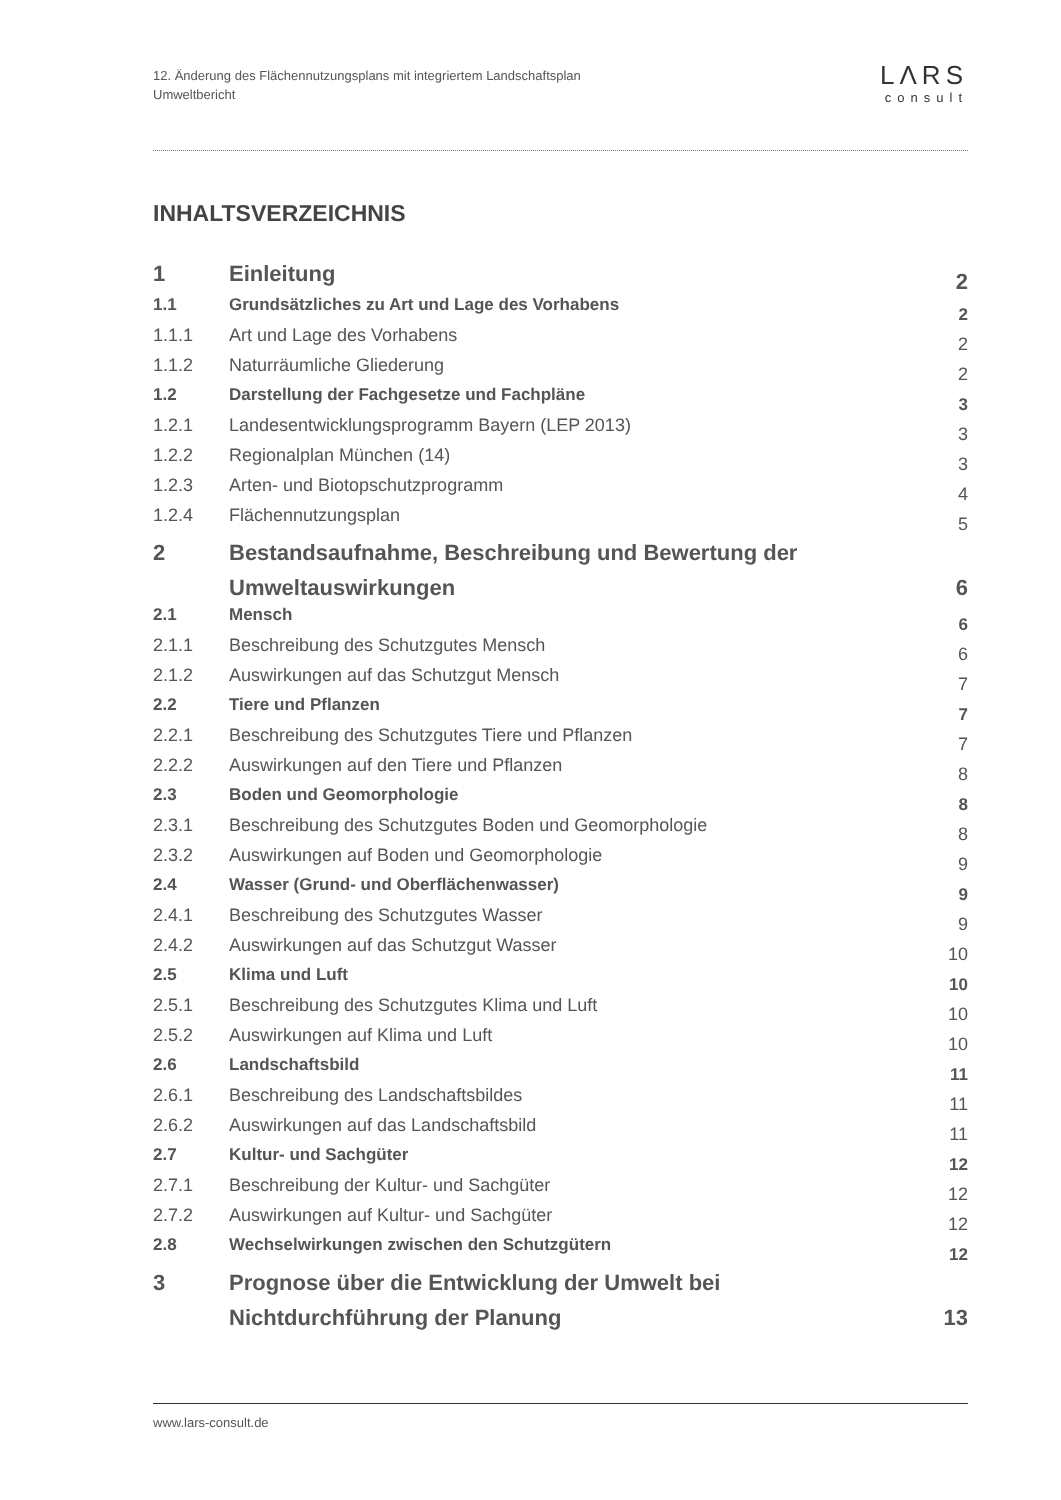12. Änderung des Flächennutzungsplans mit integriertem Landschaftsplan
Umweltbericht
LΛRS
consult
INHALTSVERZEICHNIS
| 1 | Einleitung | 2 |
| 1.1 | Grundsätzliches zu Art und Lage des Vorhabens | 2 |
| 1.1.1 | Art und Lage des Vorhabens | 2 |
| 1.1.2 | Naturräumliche Gliederung | 2 |
| 1.2 | Darstellung der Fachgesetze und Fachpläne | 3 |
| 1.2.1 | Landesentwicklungsprogramm Bayern (LEP 2013) | 3 |
| 1.2.2 | Regionalplan München (14) | 3 |
| 1.2.3 | Arten- und Biotopschutzprogramm | 4 |
| 1.2.4 | Flächennutzungsplan | 5 |
| 2 | Bestandsaufnahme, Beschreibung und Bewertung der Umweltauswirkungen | 6 |
| 2.1 | Mensch | 6 |
| 2.1.1 | Beschreibung des Schutzgutes Mensch | 6 |
| 2.1.2 | Auswirkungen auf das Schutzgut Mensch | 7 |
| 2.2 | Tiere und Pflanzen | 7 |
| 2.2.1 | Beschreibung des Schutzgutes Tiere und Pflanzen | 7 |
| 2.2.2 | Auswirkungen auf den Tiere und Pflanzen | 8 |
| 2.3 | Boden und Geomorphologie | 8 |
| 2.3.1 | Beschreibung des Schutzgutes Boden und Geomorphologie | 8 |
| 2.3.2 | Auswirkungen auf Boden und Geomorphologie | 9 |
| 2.4 | Wasser (Grund- und Oberflächenwasser) | 9 |
| 2.4.1 | Beschreibung des Schutzgutes Wasser | 9 |
| 2.4.2 | Auswirkungen auf das Schutzgut Wasser | 10 |
| 2.5 | Klima und Luft | 10 |
| 2.5.1 | Beschreibung des Schutzgutes Klima und Luft | 10 |
| 2.5.2 | Auswirkungen auf Klima und Luft | 10 |
| 2.6 | Landschaftsbild | 11 |
| 2.6.1 | Beschreibung des Landschaftsbildes | 11 |
| 2.6.2 | Auswirkungen auf das Landschaftsbild | 11 |
| 2.7 | Kultur- und Sachgüter | 12 |
| 2.7.1 | Beschreibung der Kultur- und Sachgüter | 12 |
| 2.7.2 | Auswirkungen auf Kultur- und Sachgüter | 12 |
| 2.8 | Wechselwirkungen zwischen den Schutzgütern | 12 |
| 3 | Prognose über die Entwicklung der Umwelt bei Nichtdurchführung der Planung | 13 |
www.lars-consult.de